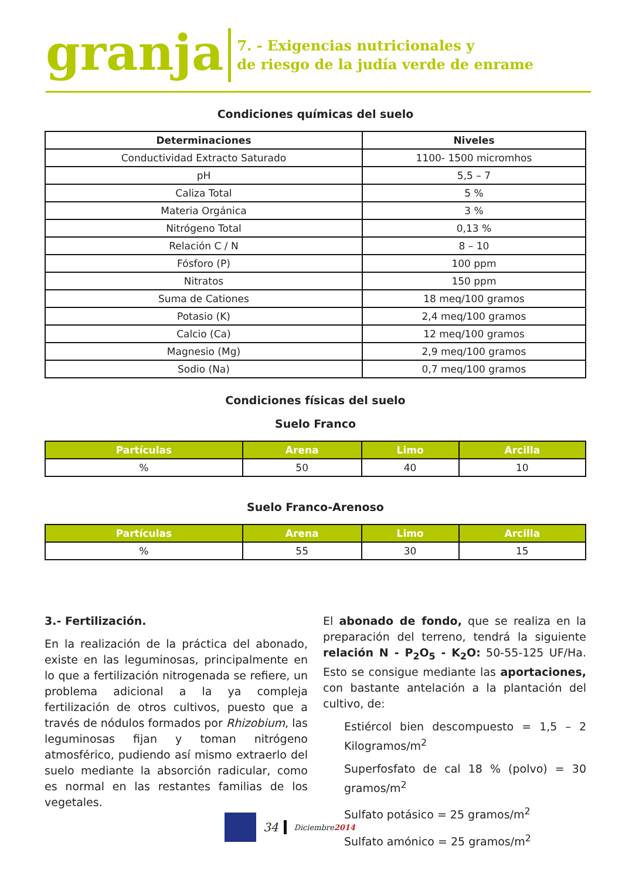granja
7. - Exigencias nutricionales y
de riesgo de la judía verde de enrame
Condiciones químicas del suelo
| Determinaciones | Niveles |
| --- | --- |
| Conductividad Extracto Saturado | 1100- 1500 micromhos |
| pH | 5,5 – 7 |
| Caliza Total | 5 % |
| Materia Orgánica | 3 % |
| Nitrógeno Total | 0,13 % |
| Relación C / N | 8 – 10 |
| Fósforo (P) | 100 ppm |
| Nitratos | 150 ppm |
| Suma de Cationes | 18 meq/100 gramos |
| Potasio (K) | 2,4 meq/100 gramos |
| Calcio (Ca) | 12 meq/100 gramos |
| Magnesio (Mg) | 2,9 meq/100 gramos |
| Sodio (Na) | 0,7 meq/100 gramos |
Condiciones físicas del suelo
Suelo Franco
| Partículas | Arena | Limo | Arcilla |
| --- | --- | --- | --- |
| % | 50 | 40 | 10 |
Suelo Franco-Arenoso
| Partículas | Arena | Limo | Arcilla |
| --- | --- | --- | --- |
| % | 55 | 30 | 15 |
3.- Fertilización.
En la realización de la práctica del abonado, existe en las leguminosas, principalmente en lo que a fertilización nitrogenada se refiere, un problema adicional a la ya compleja fertilización de otros cultivos, puesto que a través de nódulos formados por Rhizobium, las leguminosas fijan y toman nitrógeno atmosférico, pudiendo así mismo extraerlo del suelo mediante la absorción radicular, como es normal en las restantes familias de los vegetales.
El abonado de fondo, que se realiza en la preparación del terreno, tendrá la siguiente relación N - P<sub>2</sub>O<sub>5</sub> - K<sub>2</sub>O: 50-55-125 UF/Ha. Esto se consigue mediante las aportaciones, con bastante antelación a la plantación del cultivo, de:
Estiércol bien descompuesto = 1,5 – 2 Kilogramos/m<sup>2</sup>
Superfosfato de cal 18 % (polvo) = 30 gramos/m<sup>2</sup>
Sulfato potásico = 25 gramos/m<sup>2</sup>
Sulfato amónico = 25 gramos/m<sup>2</sup>
34 Diciembre2014